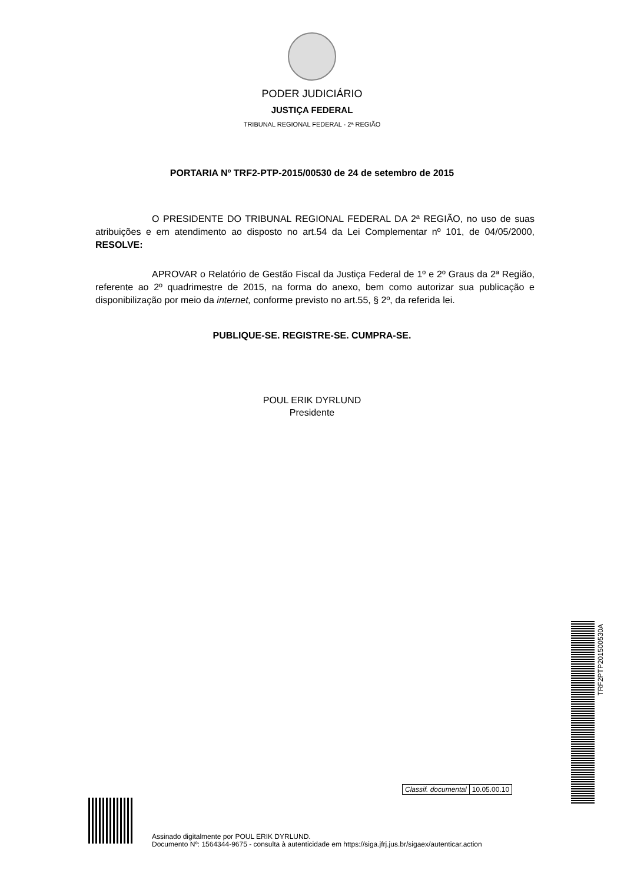PODER JUDICIÁRIO
JUSTIÇA FEDERAL
TRIBUNAL REGIONAL FEDERAL - 2ª REGIÃO
PORTARIA Nº TRF2-PTP-2015/00530 de 24 de setembro de 2015
O PRESIDENTE DO TRIBUNAL REGIONAL FEDERAL DA 2ª REGIÃO, no uso de suas atribuições e em atendimento ao disposto no art.54 da Lei Complementar nº 101, de 04/05/2000, RESOLVE:
APROVAR o Relatório de Gestão Fiscal da Justiça Federal de 1º e 2º Graus da 2ª Região, referente ao 2º quadrimestre de 2015, na forma do anexo, bem como autorizar sua publicação e disponibilização por meio da internet, conforme previsto no art.55, § 2º, da referida lei.
PUBLIQUE-SE. REGISTRE-SE. CUMPRA-SE.
POUL ERIK DYRLUND
Presidente
Classif. documental 10.05.00.10
TRF2PTP201500530A
Assinado digitalmente por POUL ERIK DYRLUND.
Documento Nº: 1564344-9675 - consulta à autenticidade em https://siga.jfrj.jus.br/sigaex/autenticar.action